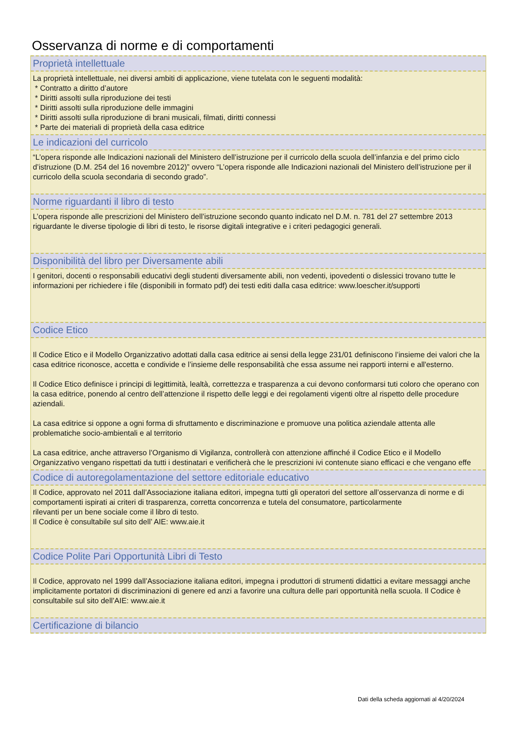Osservanza di norme e di comportamenti
Proprietà intellettuale
La proprietà intellettuale, nei diversi ambiti di applicazione, viene tutelata con le seguenti modalità:
* Contratto a diritto d’autore
* Diritti assolti sulla riproduzione dei testi
* Diritti assolti sulla riproduzione delle immagini
* Diritti assolti sulla riproduzione di brani musicali, filmati, diritti connessi
* Parte dei materiali di proprietà della casa editrice
Le indicazioni del curricolo
“L’opera risponde alle Indicazioni nazionali del Ministero dell’istruzione per il curricolo della scuola dell’infanzia e del primo ciclo d’istruzione (D.M. 254 del 16 novembre 2012)” ovvero “L’opera risponde alle Indicazioni nazionali del Ministero dell’istruzione per il curricolo della scuola secondaria di secondo grado”.
Norme riguardanti il libro di testo
L’opera risponde alle prescrizioni del Ministero dell’istruzione secondo quanto indicato nel D.M. n. 781 del 27 settembre 2013 riguardante le diverse tipologie di libri di testo, le risorse digitali integrative e i criteri pedagogici generali.
Disponibilità del libro per Diversamente abili
I genitori, docenti o responsabili educativi degli studenti diversamente abili, non vedenti, ipovedenti o dislessici trovano tutte le informazioni per richiedere i file (disponibili in formato pdf) dei testi editi dalla casa editrice: www.loescher.it/supporti
Codice Etico
Il Codice Etico e il Modello Organizzativo adottati dalla casa editrice ai sensi della legge 231/01 definiscono l’insieme dei valori che la casa editrice riconosce, accetta e condivide e l’insieme delle responsabilità che essa assume nei rapporti interni e all'esterno.
Il Codice Etico definisce i principi di legittimità, lealtà, correttezza e trasparenza a cui devono conformarsi tuti coloro che operano con la casa editrice, ponendo al centro dell’attenzione il rispetto delle leggi e dei regolamenti vigenti oltre al rispetto delle procedure aziendali.
La casa editrice si oppone a ogni forma di sfruttamento e discriminazione e promuove una politica aziendale attenta alle problematiche socio-ambientali e al territorio
La casa editrice, anche attraverso l’Organismo di Vigilanza, controllerà con attenzione affinché il Codice Etico e il Modello Organizzativo vengano rispettati da tutti i destinatari e verificherà che le prescrizioni ivi contenute siano efficaci e che vengano effe
Codice di autoregolamentazione del settore editoriale educativo
Il Codice, approvato nel 2011 dall’Associazione italiana editori, impegna tutti gli operatori del settore all’osservanza di norme e di comportamenti ispirati ai criteri di trasparenza, corretta concorrenza e tutela del consumatore, particolarmente
rilevanti per un bene sociale come il libro di testo.
Il Codice è consultabile sul sito dell’ AIE: www.aie.it
Codice Polite Pari Opportunità Libri di Testo
Il Codice, approvato nel 1999 dall’Associazione italiana editori, impegna i produttori di strumenti didattici a evitare messaggi anche implicitamente portatori di discriminazioni di genere ed anzi a favorire una cultura delle pari opportunità nella scuola. Il Codice è consultabile sul sito dell’AIE: www.aie.it
Certificazione di bilancio
Dati della scheda aggiornati al 4/20/2024